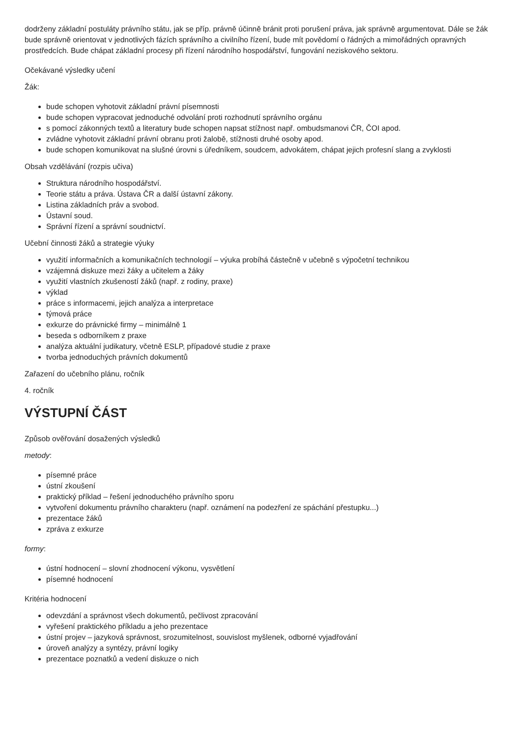dodrženy základní postuláty právního státu, jak se příp. právně účinně bránit proti porušení práva, jak správně argumentovat. Dále se žák bude správně orientovat v jednotlivých fázích správního a civilního řízení, bude mít povědomí o řádných a mimořádných opravných prostředcích. Bude chápat základní procesy při řízení národního hospodářství, fungování neziskového sektoru.
Očekávané výsledky učení
Žák:
bude schopen vyhotovit základní právní písemnosti
bude schopen vypracovat jednoduché odvolání proti rozhodnutí správního orgánu
s pomocí zákonných textů a literatury bude schopen napsat stížnost např. ombudsmanovi ČR, ČOI apod.
zvládne vyhotovit základní právní obranu proti žalobě, stížnosti druhé osoby apod.
bude schopen komunikovat na slušné úrovni s úředníkem, soudcem, advokátem, chápat jejich profesní slang a zvyklosti
Obsah vzdělávání (rozpis učiva)
Struktura národního hospodářství.
Teorie státu a práva. Ústava ČR a další ústavní zákony.
Listina základních práv a svobod.
Ústavní soud.
Správní řízení a správní soudnictví.
Učební činnosti žáků a strategie výuky
využití informačních a komunikačních technologií – výuka probíhá částečně v učebně s výpočetní technikou
vzájemná diskuze mezi žáky a učitelem a žáky
využití vlastních zkušeností žáků (např. z rodiny, praxe)
výklad
práce s informacemi, jejich analýza a interpretace
týmová práce
exkurze do právnické firmy – minimálně 1
beseda s odborníkem z praxe
analýza aktuální judikatury, včetně ESLP, případové studie z praxe
tvorba jednoduchých právních dokumentů
Zařazení do učebního plánu, ročník
4. ročník
VÝSTUPNÍ ČÁST
Způsob ověřování dosažených výsledků
metody:
písemné práce
ústní zkoušení
praktický příklad – řešení jednoduchého právního sporu
vytvoření dokumentu právního charakteru (např. oznámení na podezření ze spáchání přestupku...)
prezentace žáků
zpráva z exkurze
formy:
ústní hodnocení – slovní zhodnocení výkonu, vysvětlení
písemné hodnocení
Kritéria hodnocení
odevzdání a správnost všech dokumentů, pečlivost zpracování
vyřešení praktického příkladu a jeho prezentace
ústní projev – jazyková správnost, srozumitelnost, souvislost myšlenek, odborné vyjadřování
úroveň analýzy a syntézy, právní logiky
prezentace poznatků a vedení diskuze o nich